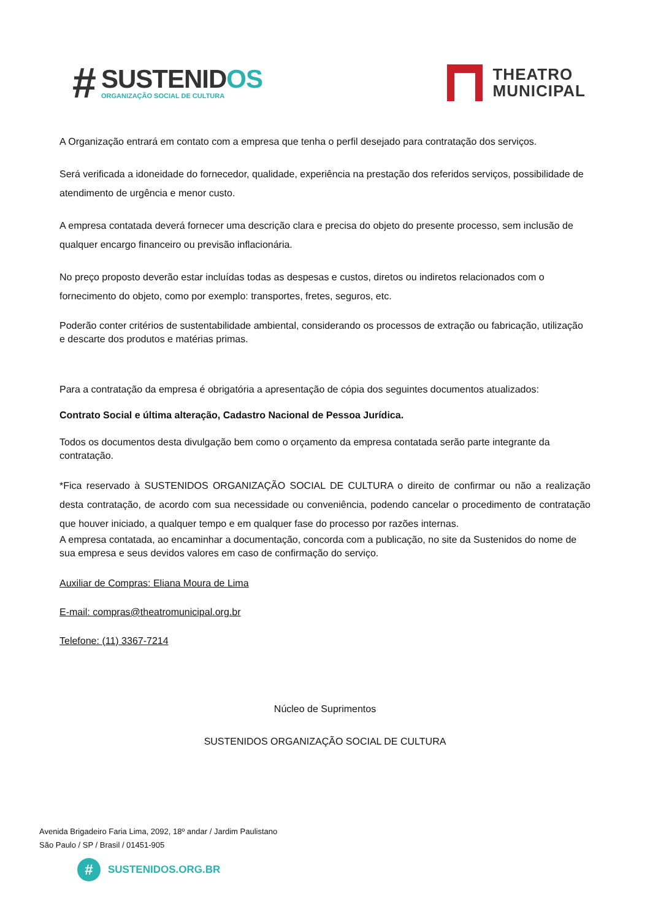#
SUSTENIDOS
ORGANIZAÇÃO SOCIAL DE CULTURA
THEATRO
MUNICIPAL
A Organização entrará em contato com a empresa que tenha o perfil desejado para contratação dos serviços.
Será verificada a idoneidade do fornecedor, qualidade, experiência na prestação dos referidos serviços, possibilidade de atendimento de urgência e menor custo.
A empresa contatada deverá fornecer uma descrição clara e precisa do objeto do presente processo, sem inclusão de qualquer encargo financeiro ou previsão inflacionária.
No preço proposto deverão estar incluídas todas as despesas e custos, diretos ou indiretos relacionados com o fornecimento do objeto, como por exemplo: transportes, fretes, seguros, etc.
Poderão conter critérios de sustentabilidade ambiental, considerando os processos de extração ou fabricação, utilização e descarte dos produtos e matérias primas.
Para a contratação da empresa é obrigatória a apresentação de cópia dos seguintes documentos atualizados:
Contrato Social e última alteração, Cadastro Nacional de Pessoa Jurídica.
Todos os documentos desta divulgação bem como o orçamento da empresa contatada serão parte integrante da contratação.
*Fica reservado à SUSTENIDOS ORGANIZAÇÃO SOCIAL DE CULTURA o direito de confirmar ou não a realização desta contratação, de acordo com sua necessidade ou conveniência, podendo cancelar o procedimento de contratação que houver iniciado, a qualquer tempo e em qualquer fase do processo por razões internas.
A empresa contatada, ao encaminhar a documentação, concorda com a publicação, no site da Sustenidos do nome de sua empresa e seus devidos valores em caso de confirmação do serviço.
Auxiliar de Compras: Eliana Moura de Lima
E-mail: compras@theatromunicipal.org.br
Telefone: (11) 3367-7214
Núcleo de Suprimentos
SUSTENIDOS ORGANIZAÇÃO SOCIAL DE CULTURA
Avenida Brigadeiro Faria Lima, 2092, 18º andar / Jardim Paulistano
São Paulo / SP / Brasil / 01451-905
#
SUSTENIDOS.ORG.BR